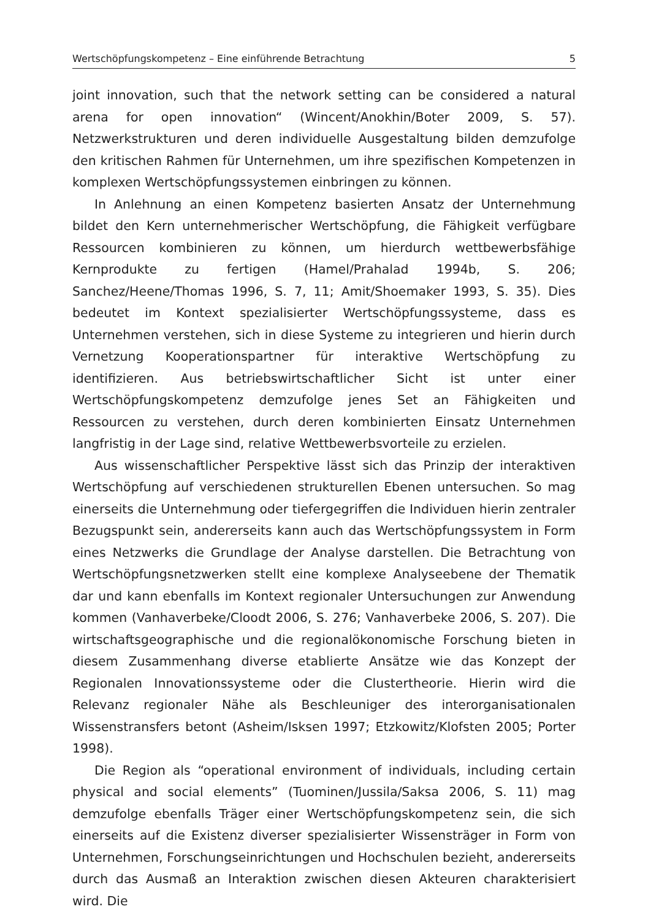Wertschöpfungskompetenz – Eine einführende Betrachtung 5
joint innovation, such that the network setting can be considered a natural arena for open innovation“ (Wincent/Anokhin/Boter 2009, S. 57). Netzwerkstrukturen und deren individuelle Ausgestaltung bilden demzufolge den kritischen Rahmen für Unternehmen, um ihre spezifischen Kompetenzen in komplexen Wertschöpfungssystemen einbringen zu können.
In Anlehnung an einen Kompetenz basierten Ansatz der Unternehmung bildet den Kern unternehmerischer Wertschöpfung, die Fähigkeit verfügbare Ressourcen kombinieren zu können, um hierdurch wettbewerbsfähige Kernprodukte zu fertigen (Hamel/Prahalad 1994b, S. 206; Sanchez/Heene/Thomas 1996, S. 7, 11; Amit/Shoemaker 1993, S. 35). Dies bedeutet im Kontext spezialisierter Wertschöpfungssysteme, dass es Unternehmen verstehen, sich in diese Systeme zu integrieren und hierin durch Vernetzung Kooperationspartner für interaktive Wertschöpfung zu identifizieren. Aus betriebswirtschaftlicher Sicht ist unter einer Wertschöpfungskompetenz demzufolge jenes Set an Fähigkeiten und Ressourcen zu verstehen, durch deren kombinierten Einsatz Unternehmen langfristig in der Lage sind, relative Wettbewerbsvorteile zu erzielen.
Aus wissenschaftlicher Perspektive lässt sich das Prinzip der interaktiven Wertschöpfung auf verschiedenen strukturellen Ebenen untersuchen. So mag einerseits die Unternehmung oder tiefergegriffen die Individuen hierin zentraler Bezugspunkt sein, andererseits kann auch das Wertschöpfungssystem in Form eines Netzwerks die Grundlage der Analyse darstellen. Die Betrachtung von Wertschöpfungsnetzwerken stellt eine komplexe Analyseebene der Thematik dar und kann ebenfalls im Kontext regionaler Untersuchungen zur Anwendung kommen (Vanhaverbeke/Cloodt 2006, S. 276; Vanhaverbeke 2006, S. 207). Die wirtschaftsgeographische und die regionalökonomische Forschung bieten in diesem Zusammenhang diverse etablierte Ansätze wie das Konzept der Regionalen Innovationssysteme oder die Clustertheorie. Hierin wird die Relevanz regionaler Nähe als Beschleuniger des interorganisationalen Wissenstransfers betont (Asheim/Isksen 1997; Etzkowitz/Klofsten 2005; Porter 1998).
Die Region als “operational environment of individuals, including certain physical and social elements” (Tuominen/Jussila/Saksa 2006, S. 11) mag demzufolge ebenfalls Träger einer Wertschöpfungskompetenz sein, die sich einerseits auf die Existenz diverser spezialisierter Wissensträger in Form von Unternehmen, Forschungseinrichtungen und Hochschulen bezieht, andererseits durch das Ausmaß an Interaktion zwischen diesen Akteuren charakterisiert wird. Die